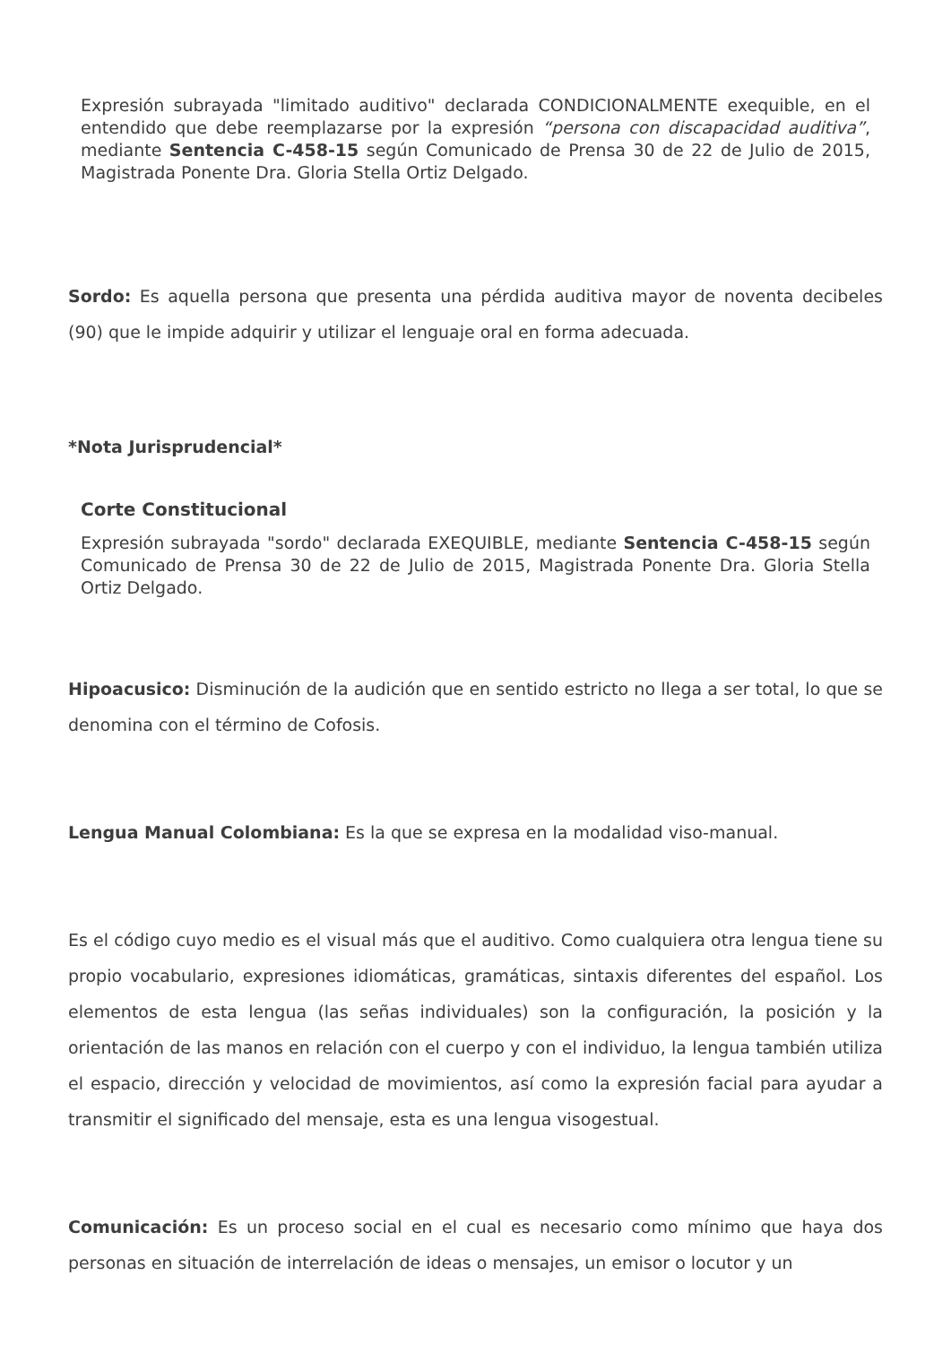Expresión subrayada "limitado auditivo" declarada CONDICIONALMENTE exequible, en el entendido que debe reemplazarse por la expresión “persona con discapacidad auditiva”, mediante Sentencia C-458-15 según Comunicado de Prensa 30 de 22 de Julio de 2015, Magistrada Ponente Dra. Gloria Stella Ortiz Delgado.
Sordo: Es aquella persona que presenta una pérdida auditiva mayor de noventa decibeles (90) que le impide adquirir y utilizar el lenguaje oral en forma adecuada.
*Nota Jurisprudencial*
Corte Constitucional
Expresión subrayada "sordo" declarada EXEQUIBLE, mediante Sentencia C-458-15 según Comunicado de Prensa 30 de 22 de Julio de 2015, Magistrada Ponente Dra. Gloria Stella Ortiz Delgado.
Hipoacusico: Disminución de la audición que en sentido estricto no llega a ser total, lo que se denomina con el término de Cofosis.
Lengua Manual Colombiana: Es la que se expresa en la modalidad viso-manual.
Es el código cuyo medio es el visual más que el auditivo. Como cualquiera otra lengua tiene su propio vocabulario, expresiones idiomáticas, gramáticas, sintaxis diferentes del español. Los elementos de esta lengua (las señas individuales) son la configuración, la posición y la orientación de las manos en relación con el cuerpo y con el individuo, la lengua también utiliza el espacio, dirección y velocidad de movimientos, así como la expresión facial para ayudar a transmitir el significado del mensaje, esta es una lengua visogestual.
Comunicación: Es un proceso social en el cual es necesario como mínimo que haya dos personas en situación de interrelación de ideas o mensajes, un emisor o locutor y un